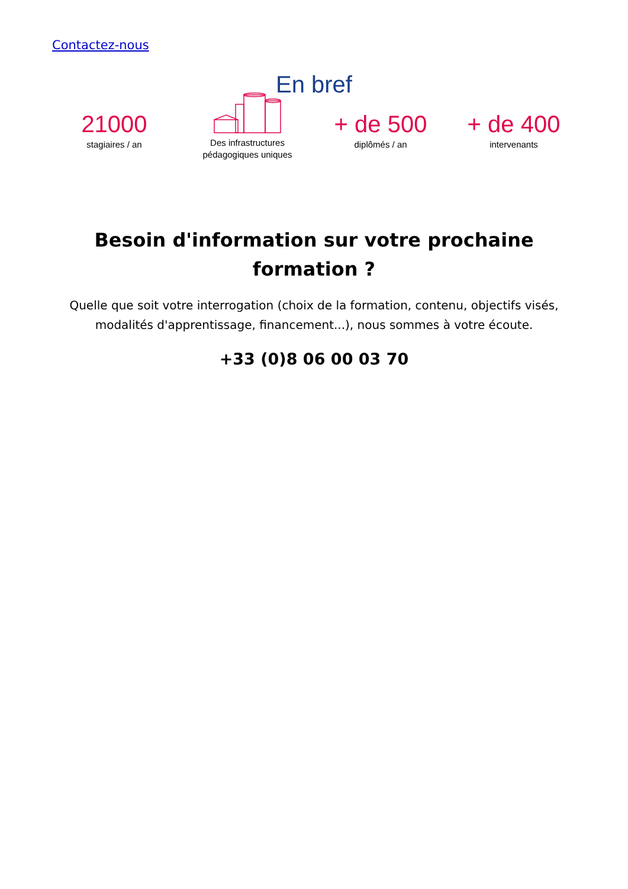Contactez-nous
En bref
21000
stagiaires / an
Des infrastructures pédagogiques uniques
+ de 500
diplômés / an
+ de 400
intervenants
Besoin d'information sur votre prochaine formation ?
Quelle que soit votre interrogation (choix de la formation, contenu, objectifs visés, modalités d'apprentissage, financement...), nous sommes à votre écoute.
+33 (0)8 06 00 03 70